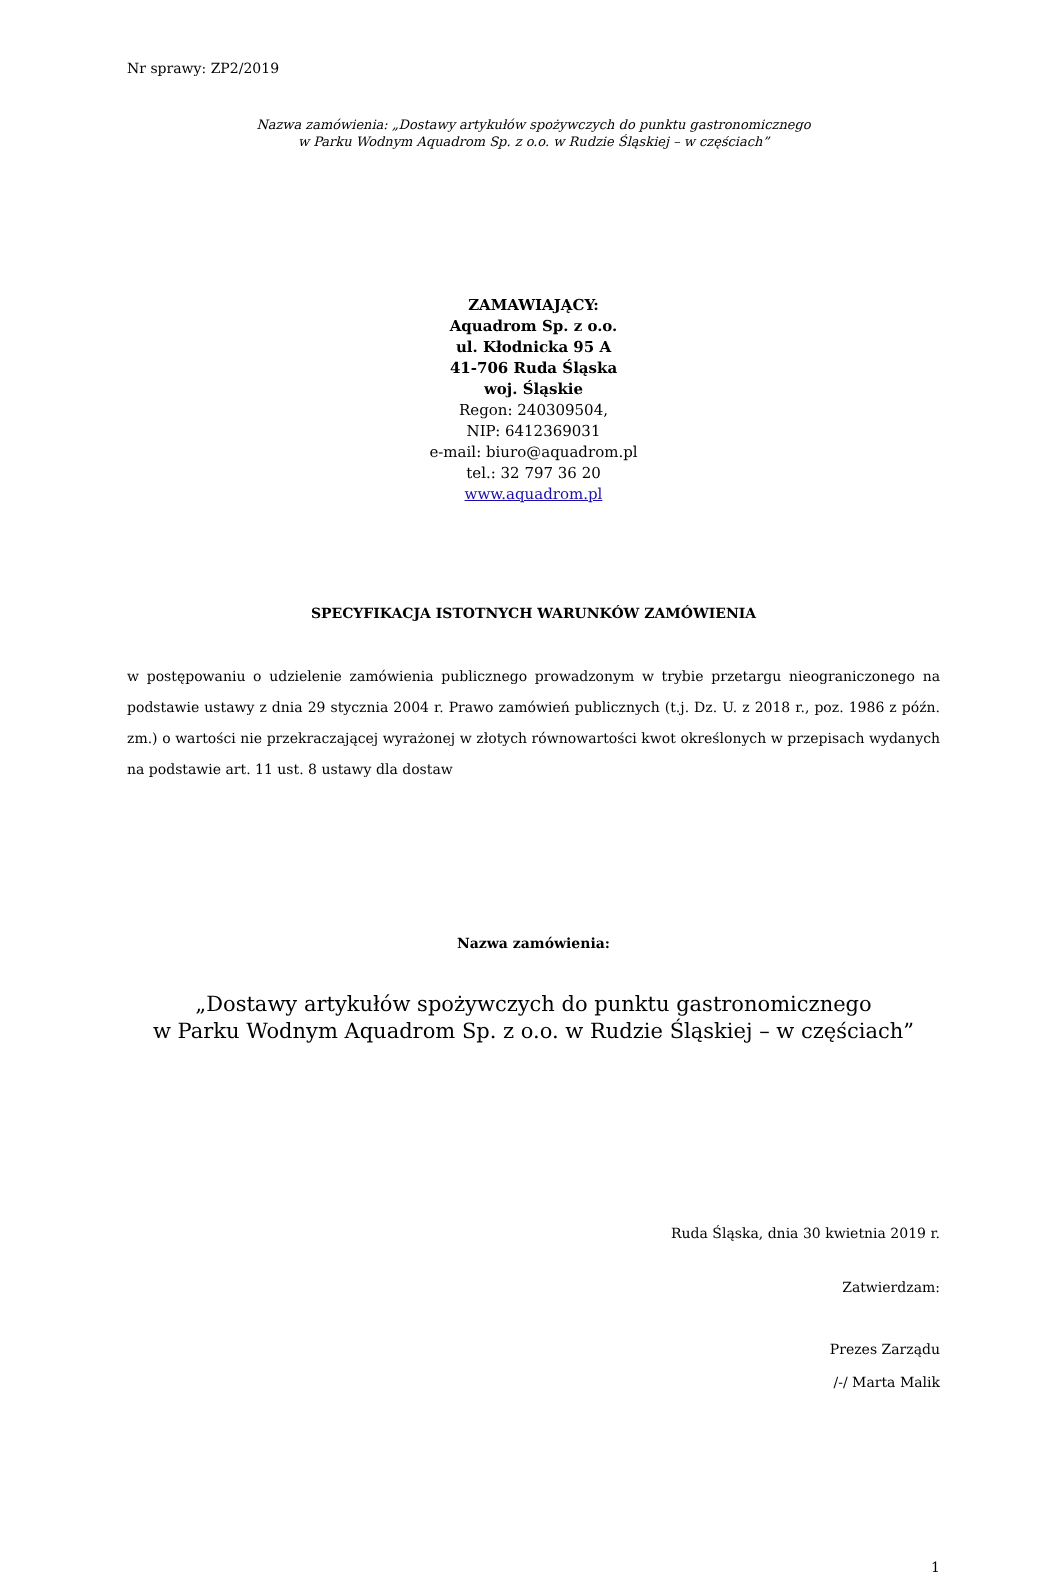Nr sprawy: ZP2/2019
Nazwa zamówienia: „Dostawy artykułów spożywczych do punktu gastronomicznego
w Parku Wodnym Aquadrom Sp. z o.o. w Rudzie Śląskiej – w częściach”
ZAMAWIAJĄCY:
Aquadrom Sp. z o.o.
ul. Kłodnicka 95 A
41-706 Ruda Śląska
woj. Śląskie
Regon: 240309504,
NIP: 6412369031
e-mail: biuro@aquadrom.pl
tel.: 32 797 36 20
www.aquadrom.pl
SPECYFIKACJA ISTOTNYCH WARUNKÓW ZAMÓWIENIA
w postępowaniu o udzielenie zamówienia publicznego prowadzonym w trybie przetargu nieograniczonego na podstawie ustawy z dnia 29 stycznia 2004 r. Prawo zamówień publicznych (t.j. Dz. U. z 2018 r., poz. 1986 z późn. zm.) o wartości nie przekraczającej wyrażonej w złotych równowartości kwot określonych w przepisach wydanych na podstawie art. 11 ust. 8 ustawy dla dostaw
Nazwa zamówienia:
„Dostawy artykułów spożywczych do punktu gastronomicznego
w Parku Wodnym Aquadrom Sp. z o.o. w Rudzie Śląskiej – w częściach”
Ruda Śląska, dnia 30 kwietnia 2019 r.
Zatwierdzam:
Prezes Zarządu
/-/ Marta Malik
1